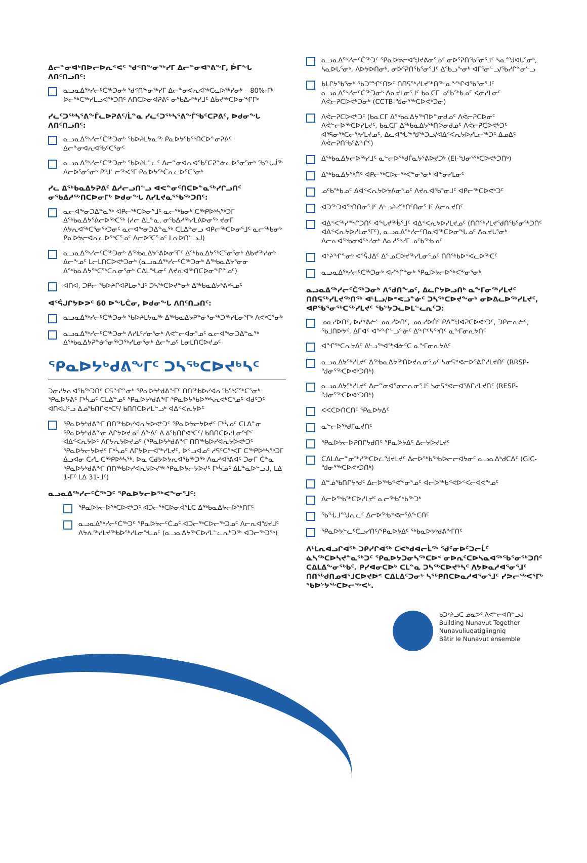ᐃᓕᓐᓂᐊᒃᑎᐅᓕᐅᕆᕝᕙᑦ ᖁᕝᑎᖕᓂᖅᓯᒥ ᐃᓕᓐᓂᐊᕐᕕᖕᒥ, ᐆᒥᖓ ᐱᑎᑦᑎᓗᑎᑦ:
ᓇᓗᓇᐃᖅᓯᓕᑦᑖᖅᑐᓂᒃ ᖁᕝᑎᖕᓂᖅᓯᒥ ᐃᓕᓐᓂᐊᕆᐊᖅᑕᓚᐅᖅᓯᓂᒃ – 80%-ᒥᒃ ᐅᓕᖅᑕᖅᓯᒪᓗᐊᖅᑐᑎᑦ ᐱᑎᑕᐅᓂᐊᕈᕕᑦ ᓂᖃᐃᓱᖅᓯᒧᑦ ᐃᑳᔪᖅᑕᐅᓂᖏᒥᒃ
ᓯᓚᑦᑐᖅᓴᕐᕕᖕᒦᓚᐅᕈᕕᑦ/ᒫᓐᓇ ᓯᓚᑦᑐᖅᓴᕐᕕᖕᒦᖃᑦᑕᕈᕕᑦ, ᐅᑯᓂᖓ ᐱᑎᑦᑎᓗᑎᑦ:
ᓇᓗᓇᐃᖅᓯᓕᑦᑖᖅᑐᓂᒃ ᖃᐅᔨᒪᔭᓇᖅ ᑭᓇᐅᔭᖃᖅᑎᑕᐅᓐᓂᕈᕕᑦ ᐃᓕᓐᓂᐊᕆᐊᖃᑦᑕᕐᓂᑦ
ᓇᓗᓇᐃᖅᓯᓕᑦᑖᖅᑐᓂᒃ ᖃᐅᔨᒪᓪᓚᑦ ᐃᓕᓐᓂᐊᕆᐊᖃᑦᑕᕈᓐᓃᓚᐅᕐᓂᕐᓂᒃ ᖃᖓᒎᖅ ᐱᓕᐅᕐᓂᕐᓂᒃ ᑭᖑᓪᓕᖅᐸᕐᒥ ᑭᓇᐅᔭᖅᑖᕆᓚᐅᕐᑕᕐᓂᒃ
ᓯᓚ ᐃᖅᑲᓇᐃᔭᕈᕕᑦ ᐃᓱᓕᓗᑎᓪᓗ ᐊᕙᓐᓂᑦᑎᑕᐅᓐᓇᖅᓯᒋᓗᑎᑦ ᓂᖃᐃᓱᖅᑎᑕᐅᓂᒥᒃ ᐅᑯᓂᖓ ᐱᓯᒪᔪᓇᕐᖃᖅᑐᑎᑦ:
ᓇᓕᐊᖕᓂᑐᐃᓐᓇᖅ ᐊᑭᓕᖅᑕᐅᓂᕐᒧᑦ ᓇᓕᖅᑲᓂᒃ ᑕᖅᑭᐅᒃᓴᖅᑐᒥ ᐃᖅᑲᓇᐃᔭᕐᕕᓕᐅᖅᑕᖅ (ᓱᓕ ᐃᒪᓐᓇ, ᓂᖃᐃᓱᖅᓯᒪᕕᐅᓂᖅ ᔪᓂᒥ ᐱᔭᕆᐊᖅᑕᕐᓂᖅᑐᓂᑦ ᓇᓕᐊᖕᓂᑐᐃᓐᓇᖅ ᑕᒪᐃᓐᓂᓗ ᐊᑭᓕᖅᑕᐅᓂᕐᒧᑦ ᓇᓕᖅᑲᓂᒃ ᑭᓇᐅᔭᓕᐊᕆᓚᐅᖅᑕᕐᓄᑦ ᐱᓕᐅᕐᑕᕐᓄᑦ ᒪᕆᐅᑎᓪᓗᒍ)
ᓇᓗᓇᐃᖅᓯᓕᑦᑖᖅᑐᓂᒃ ᐃᖅᑲᓇᐃᔭᕐᕕᐅᓂᕐᒥᑦ ᐃᖅᑲᓇᐃᔭᖅᑕᕐᓂᕐᓂᒃ ᐃᑲᔪᖅᓯᓂᒃ ᐃᓕᖕᓄᑦ ᒪᓕᒪᑎᑕᐅᕙᒃᑐᓂᒃ (ᓇᓗᓇᐃᖅᓯᓕᑦᑖᖅᑐᓂᒃ ᐃᖅᑲᓇᐃᔭᕐᓂᓂ ᐃᖅᑲᓇᐃᔭᖅᑕᖅᑕᕆᓂᕐᓂᒃ ᑕᐃᒪᖓᓂᑦ ᐱᔪᕆᐊᖅᑎᑕᐅᓂᖏᓐᓄᑦ)
ᐊᑎᐊ, ᑐᑭᓕ ᖃᐅᔨᒋᐊᕈᒪᓂᕐᒧᑦ ᑐᓴᖅᑕᐅᔪᓐᓂᒃ ᐃᖅᑲᓇᐃᔭᕐᕕᒃᓴᓄᑦ
ᐊᕐᕌᒍᒋᔭᐅᕗᑦ 60 ᐅᖓᑖᓂ, ᐅᑯᓂᖓ ᐱᑎᑦᑎᓗᑎᑦ:
ᓇᓗᓇᐃᖅᓯᓕᑦᑖᖅᑐᓂᒃ ᖃᐅᔨᒪᔭᓇᖅ ᐃᖅᑲᓇᐃᔭᕈᓐᓃᕐᓂᖅᑐᖅᓯᒪᓂᕐᒥᒃ ᐱᕙᒃᑕᕐᓂᒃ
ᓇᓗᓇᐃᖅᓯᓕᑦᑖᖅᑐᓂᒃ ᐱᓯᒪᑦᓯᓂᕐᓂᒃ ᐱᕙᓪᓕᐊᓂᕐᓄᑦ ᓇᓕᐊᖕᓂᑐᐃᓐᓇᖅ ᐃᖅᑲᓇᐃᔭᕈᓐᓃᕐᓂᖅᑐᖅᓯᒪᓂᕐᓂᒃ ᐃᓕᖕᓄᑦ ᒪᓂᒪᑎᑕᐅᔪᓄᑦ
ᕿᓇᐅᔭᒃᑯᕕᖕᒥᑦ ᑐᓴᖅᑕᐅᔪᒃᓴᑦ
ᑐᓂᓯᔭᕆᐊᖃᖅᑐᑎᑦ ᑕᕋᖕᒋᓐᓂᒃ ᕿᓇᐅᔭᒃᑯᕕᖕᒥᑦ ᑎᑎᖅᑲᐅᓯᐊᕆᖃᖅᑕᖅᑕᕐᓂᒃ ᕿᓇᐅᔭᕕᑦ ᒥᒃᓵᓄᑦ ᑕᒪᐃᓐᓄᑦ ᕿᓇᐅᔭᒃᑯᕕᖕᒥ ᕿᓇᐅᔭᖃᐅᖅᓴᕆᕙᒃᑕᕐᓄᑦ ᐊᑯᑦᑐᑦ ᐊᑎᐊᒍᑦᓗ ᐃᓅᖃᑎᒋᕙᒃᑕᑦ/ ᑲᑎᑎᑕᐅᓯᒪᓪᓗᒃ ᐊᐃᑉᐸᕆᔭᐅᑦ
ᕿᓇᐅᔭᒃᑯᕕᖕᒥ ᑎᑎᖅᑲᐅᓯᐊᕆᔭᐅᕙᒃᑐᑦ ᕿᓇᐅᔭᓕᔭᐅᔪᑦ ᒥᒃᓵᓄᑦ ᑕᒪᐃᓐᓂ ᕿᓇᐅᔭᒃᑯᕕᖕᓂ ᐱᒋᔭᐅᔪᓄᑦ ᐃᖕᕕᑦ ᐃᓅᖃᑎᒋᕙᒃᑕᑦ/ ᑲᑎᑎᑕᐅᓯᒪᓂᖏᑦ ᐊᐃᑉᐸᕆᔭᐅᑦ ᐱᒋᔭᕆᔭᐅᔪᓄᑦ (ᕿᓇᐅᔭᒃᑯᕕᖕᒥ ᑎᑎᖅᑲᐅᓯᐊᕆᔭᐅᕙᒃᑐᑦ ᕿᓇᐅᔭᓕᔭᐅᔪᑦ ᒥᒃᓵᓄᑦ ᐱᒋᔭᐅᓕᐊᖅᓯᒪᔪᑦ, ᐅᑉᓗᐊᓄᑦ ᓱᕋᑦᑕᖅᐸᒥ ᑕᖅᑭᐅᒃᓴᖅᑐᒥ ᐃᓗᐊᓂ ᑖᓯᒪ ᑕᖅᑭᐅᒃᓴᖅ. ᐅᓇ ᑕᑯᔭᐅᔭᕆᐊᖃᖅᑐᖅ ᐱᓇᓱᐊᕐᕕᐊᑦ ᑐᓂᒥ ᑖᓐᓇ ᕿᓇᐅᔭᒃᑯᕕᖕᒥ ᑎᑎᖅᑲᐅᓯᐊᕆᔭᐅᔪᖅ ᕿᓇᐅᔭᓕᔭᐅᔪᑦ ᒥᒃᓵᓄᑦ ᐃᒪᓐᓇᐅᓪᓗᒍ, ᒪᐃ 1-ᒥᑦ ᒪᐃ 31-ᒧᑦ)
ᓇᓗᓇᐃᖅᓯᓕᑦᑖᖅᑐᑦ ᕿᓇᐅᔭᓕᐅᖅᐸᖕᓂᕐᒧᑦ:
ᕿᓇᐅᔭᓕᐅᖅᑕᐅᕙᒃᑐᑦ ᐊᑐᓕᖅᑕᐅᓂᐊᕐᒪᑕ ᐃᖅᑲᓇᐃᔭᓕᐅᖅᑎᒥᑦ
ᓇᓗᓇᐃᖅᓯᓕᑦᑖᖅᑐᑦ ᕿᓇᐅᔭᓕᑦᑖᓄᑦ ᐊᑐᓕᖅᑕᐅᓕᖅᑐᓄᑦ ᐱᓕᕆᐊᖑᔪᒧᑦ ᐱᔭᕇᖅᓯᒪᔪᖅᑲᐅᖅᓯᒪᓂᖓᓄᑦ (ᓇᓗᓇᐃᔭᖅᑕᐅᓯᒪᓪᓚᕆᒃᑐᖅ ᐊᑐᓕᖅᑐᖅ)
ᓇᓗᓇᐃᖅᓯᓕᑦᑖᖅᑐᑦ ᕿᓇᐅᔭᓕᐊᖑᔪᕕᓂᕐᓄᑦ ᓂᐅᕐᕈᑎᖃᕐᓂᕐᒧᑦ ᓴᓇᙳᐊᒐᕐᓂᒃ, ᓴᓇᐅᒐᕐᓂᒃ, ᐱᐅᔭᐅᑎᓂᒃ, ᓂᐅᕐᕈᑎᖃᕐᓂᕐᒧᑦ ᐃᖃᓗᖕᓂᒃ ᐊᒥᕐᓂᓪᓗ/ᖃᓯᒋᓐᓂᓪᓗ
ᑲᒪᒋᔭᖃᕐᓂᒃ ᖃᑐᙱᑦᑎᕗᑦ ᑎᑎᕋᖅᓯᒪᔪᖅᑎᖅ ᓇᖕᖏᐊᖃᕐᓂᕐᒧᑦ ᓇᓗᓇᐃᖅᓯᓕᑦᑖᖅᑐᓂᒃ ᐱᓇᔪᒪᓂᕐᒧᑦ ᑲᓇᑕᒥ ᓄᑦᑲᖅᑲᓄᑦ ᐸᓂᓯᒪᓂᑦ ᐱᕚᓕᕈᑕᐅᕙᒃᑐᓂᒃ (CCTB-ᖑᓂᕐᖅᑕᐅᕙᒃᑐᓂ)
ᐱᕚᓕᕈᑕᐅᕙᒃᑐᑦ (ᑲᓇᑕᒥ ᐃᖅᑲᓇᐃᔭᖅᑎᐅᓐᓂᑯᓄᑦ ᐱᕚᓕᕈᑕᐅᓂᑦ ᐱᕚᓪᓕᐅᖅᑕᐅᓯᒪᔪᑦ, ᑲᓇᑕᒥ ᐃᖅᑲᓇᐃᔭᖅᑎᐅᓂᑯᓄᑦ ᐱᕚᓕᕈᑕᐅᕙᒃᑐᑦ ᐊᕐᕋᓂᖅᑕᓕᖅᓯᒪᔪᓄᑦ, ᐃᓚᐊᖓᖕᖑᖅᑐᓗ/ᐊᐃᑉᐸᕆᔭᐅᓯᒪᓕᖅᑐᑦ ᐃᓄᐃᑦ ᐱᕚᓕᕈᑎᖃᕐᕕᖕᒋᑦ)
ᐃᖅᑲᓇᐃᔭᓕᐅᖅᓯᒧᑦ ᓇᓪᓕᐅᖅᑯᒦᓇᔭᕐᕕᐅᔪᑐᒃ (EI-ᖑᓂᕐᖅᑕᐅᕙᒃᑐᑎᒃ)
ᐃᖅᑲᓇᐃᔭᖅᑏᑦ ᐊᑭᓕᖅᑕᐅᓕᖅᐸᓐᓂᕐᓂᒃ ᐋᓐᓂᓯᒪᓂᑦ
ᓄᑦᑲᖅᑲᓄᑦ ᐃᐊᑉᐸᕆᔭᐅᔭᕕᓂᕐᓄᑦ ᐱᔪᕆᐊᖃᕐᓂᒧᑦ ᐊᑭᓕᖅᑕᐅᕙᒃᑐᑦ
ᐊᑐᖅᑐᐊᖅᑎᑎᓂᕐᒧᑦ ᐃᒡᓗᔨᓯᖅᑎᑦᑎᓂᕐᒧᑦ ᐱᓕᕆᔪᑎᑦ
ᐊᐃᑉᐸᖅᓯᙱᑐᑎᑦ ᐊᖓᔪᖅᑳᕐᒧᑦ ᐊᐃᑉᐸᕆᔭᐅᓯᒪᔪᓄᑦ (ᑎᑎᖅᓯᒪᔪᖁᑎᖃᕐᓂᖅᑐᑎᑦ ᐊᐃᑉᐸᕆᔭᐅᓯᒪᓂᕐᒥᑦ), ᓇᓗᓇᐃᖅᓯᓕᑦᑎᓇᐊᖅᑕᐅᓂᖓᓄᑦ ᐱᓇᔪᒐᕐᓂᒃ ᐱᓕᕆᐊᖅᑲᓂᐊᖅᓯᓂᒃ ᐱᓇᓱᖅᓯᒥ ᓄᑦᑲᖅᑲᓄᑦ
ᐊᔾᔨᖏᓐᓂᒃ ᐊᕐᕌᒍᐃᑦ ᐃᓐᓄᑕᐅᔪᖅᓯᒪᓂᕐᓄᑦ ᑎᑎᖅᑲᐅᑉᐸᓚᐅᖅᑕᑦ
ᓇᓗᓇᐃᖅᓯᓕᑦᑖᖅᑐᓂᒃ ᐊᓯᖏᓐᓂᒃ ᕿᓇᐅᔭᓕᐅᖅᐸᖕᓂᕐᓂᒃ
ᓇᓗᓇᐃᖅᓯᓕᑦᑖᖅᑐᓂᒃ ᐱᖁᑎᖕᓄᑦ, ᐃᓚᒋᔭᐅᓗᑎᒃ ᓇᖕᒥᓂᖅᓯᒪᔪᑦ ᑎᑎᕋᖅᓯᒪᔪᖅᑎᖅ ᐊᒻᒪᓗ/ᐅᕝᕙᓘᓐᓃᑦ ᑐᓴᖅᑕᐅᔪᖕᓂᒃ ᓂᐅᕕᓚᐅᖅᓯᒪᔪᑦ, ᐊᑭᖃᕐᓂᖅᑕᖅᓯᒪᔪᑦ ᖃᔾᔭᑐᓚᐅᒪᓪᓚᕆᑦᑐ:
ᓄᓇᓯᐅᑎᑦ, ᐅᓯᕝᕕᓖᓪᓄᓇᓯᐅᑎᑦ, ᓄᓇᓯᐅᑏᑦ ᑭᐱᙳᐊᕈᑕᐅᕙᒃᑐᑦ, ᑐᑭᓕᕆᓖᑦ, ᖃᒧᑎᐅᔭᑦ, ᐃᒥᐊᑦ ᐊᖕᖏᓪᓗᓐᓃᑦ ᐃᖕᒋᑦᓴᖅᑎᑦ ᓇᖕᒥᓂᕆᔭᑎᑦ
ᐊᖏᖅᑕᕆᔭᐃᑦ ᐃᒡᓗᖅᐊᖅᐊᓃᑦᑕ ᓇᖕᒥᓂᕆᔭᐃᑦ
ᓇᓗᓇᐃᔭᖅᓯᒪᔪᑦ ᐃᖅᑲᓇᐃᔭᖅᑎᐅᔪᕆᓂᕐᓄᑦ ᓴᓂᕋᕝᕙᓕᐅᕐᕕᒋᓯᒪᔪᑎᑦ (RRSP-ᖑᓂᕐᖅᑕᐅᕙᒃᑐᑎᒃ)
ᓇᓗᓇᐃᔭᖅᓯᒪᔪᑦ ᐃᓕᓐᓂᐊᕐᓂᓕᕆᓂᕐᒧᑦ ᓴᓂᕋᕝᕙᓕᐊᕐᕕᒋᓯᒪᔪᑎᑦ (RESP-ᖑᓂᕐᖅᑕᐅᕙᒃᑐᑎᒃ)
ᐸᐸᑕᐅᑎᑕᑎᑦ ᕿᓇᐅᔭᐃᑦ
ᓇᓪᓕᐅᖅᑯᒥᓇᔪᑎᑦ
ᕿᓇᐅᔭᓕᐅᕈᑎᒋᔭᑯᑎᑦ ᕿᓇᐅᔭᐃᑦ ᐃᓕᔭᐅᔪᒪᔪᑦ
ᑕᐃᒪᐃᓕᓐᓂᖅᓯᖅᑕᐅᓛᖑᔪᒪᔪᑦ ᐃᓕᐅᖅᑲᖅᑲᐅᓕᓕᐊᔭᓂᑦ ᓇᓗᓇᐃᒃᑯᑕᐃᑦ (GIC-ᖑᓂᕐᖅᑕᐅᕙᒃᑐᑎᒃ)
ᐃᓐᓅᖃᑎᒋᔭᒃᑯᑦ ᐃᓕᐅᖅᑲᕝᕙᖕᓂᕐᓄᑦ ᐊᓕᐅᖅᑲᕝᕙᐅᑉᐸᓕᐊᕙᖕᓄᑦ
ᐃᓕᐅᖅᑲᖅᑕᐅᓯᒪᔪᑦ ᓇᓕᖅᑲᖅᑲᖅᑐᒃ
ᖃᖓᒧᙳᕆᓚᑦ ᐃᓕᐅᖅᑲᕝᕙᓕᕐᕕᖕᑕᑎᑦ
ᕿᓇᐅᔭᓪᓚᑦᑖᓗᓯᑎᑦ/ᕿᓇᐅᔭᐃᑦ ᖅᑲᓇᐅᔭᒃᑯᕕᖕᒥᑎᑦ
ᐱᒻᒪᕆᐊᓗᒋᐊᖅ ᑐᑭᓯᒋᐊᖅ ᑕᐸᒃᑯᐊᓕᒫᖅ ᖁᑦᓂᐅᑦᑐᓕᒫᑦ ᓈᓴᖅᑕᐅᓴᔪᓐᓇᖅᑐᑦ ᕿᓇᐅᔭᑐᓂᓴᖅᑕᐅᑉ ᓂᐅᕆᑦᑕᐅᓴᓇᐊᖅᖃᕐᓂᖅᑐᑎᑦ ᑕᐃᒪᐃᖕᓂᖅᑲᑦ. ᑭᓯᐊᓂᑕᐅᒃ ᑕᒪᓐᓇ ᑐᓴᖅᑕᐅᔪᒃᓴᑦ ᐱᔭᐅᓇᓱᐊᕐᓂᕐᒧᑦ ᑎᑎᖅᑯᑎᓄᐊᕐᒧᑕᐅᔪᐅᑉ ᑕᐃᒪᐃᑦᑐᓂᒃ ᓴᖅᑭᑎᑕᐅᓇᓱᐊᕐᓂᕐᒧᑦ ᓯᕗᓕᖅᐸᕐᒥᒃ ᖃᐅᔾᔭᖅᑕᐅᓕᖅᐸᒃ.
ᑲᑐᔾᔨᓗᑕ ᓄᓇᕗᑦ ᐱᕙᓪᓕᐊᑎᓪᓗᒍ
Building Nunavut Together
Nunavuliuqatigiingniq
Bâtir le Nunavut ensemble